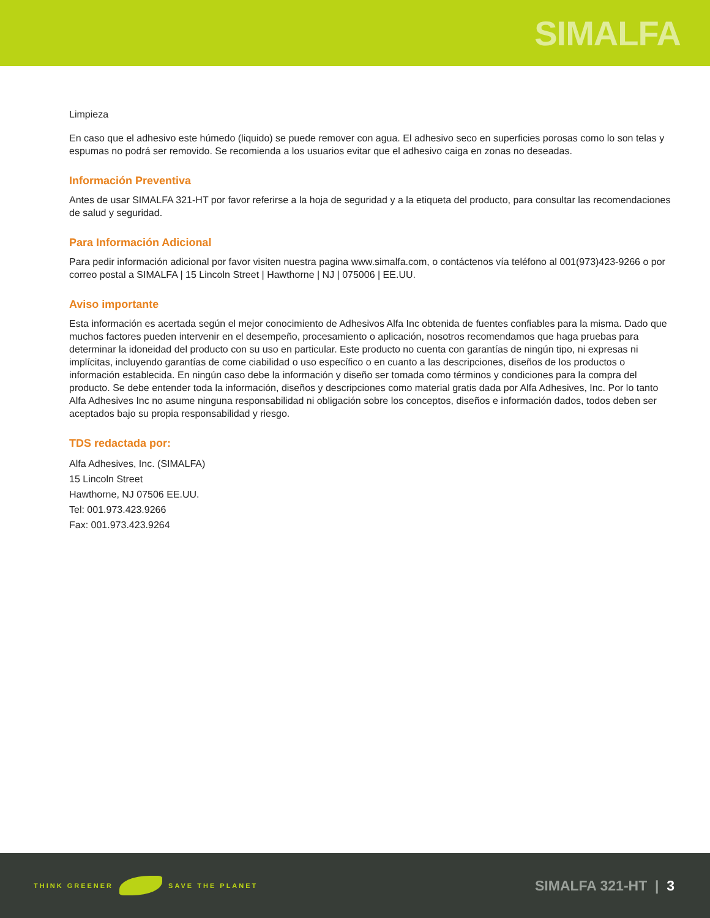SIMALFA
Limpieza
En caso que el adhesivo este húmedo (liquido) se puede remover con agua. El adhesivo seco en superficies porosas como lo son telas y espumas no podrá ser removido. Se recomienda a los usuarios evitar que el adhesivo caiga en zonas no deseadas.
Información Preventiva
Antes de usar SIMALFA 321-HT por favor referirse a la hoja de seguridad y a la etiqueta del producto, para consultar las recomendaciones de salud y seguridad.
Para Información Adicional
Para pedir información adicional por favor visiten nuestra pagina www.simalfa.com, o contáctenos vía teléfono al 001(973)423-9266 o por correo postal a SIMALFA | 15 Lincoln Street | Hawthorne | NJ | 075006 | EE.UU.
Aviso importante
Esta información es acertada según el mejor conocimiento de Adhesivos Alfa Inc obtenida de fuentes confiables para la misma. Dado que muchos factores pueden intervenir en el desempeño, procesamiento o aplicación, nosotros recomendamos que haga pruebas para determinar la idoneidad del producto con su uso en particular. Este producto no cuenta con garantías de ningún tipo, ni expresas ni implícitas, incluyendo garantías de come ciabilidad o uso específico o en cuanto a las descripciones, diseños de los productos o información establecida. En ningún caso debe la información y diseño ser tomada como términos y condiciones para la compra del producto. Se debe entender toda la información, diseños y descripciones como material gratis dada por Alfa Adhesives, Inc. Por lo tanto Alfa Adhesives Inc no asume ninguna responsabilidad ni obligación sobre los conceptos, diseños e información dados, todos deben ser aceptados bajo su propia responsabilidad y riesgo.
TDS redactada por:
Alfa Adhesives, Inc. (SIMALFA)
15 Lincoln Street
Hawthorne, NJ 07506 EE.UU.
Tel: 001.973.423.9266
Fax: 001.973.423.9264
THINK GREENER SAVE THE PLANET
SIMALFA 321-HT | 3